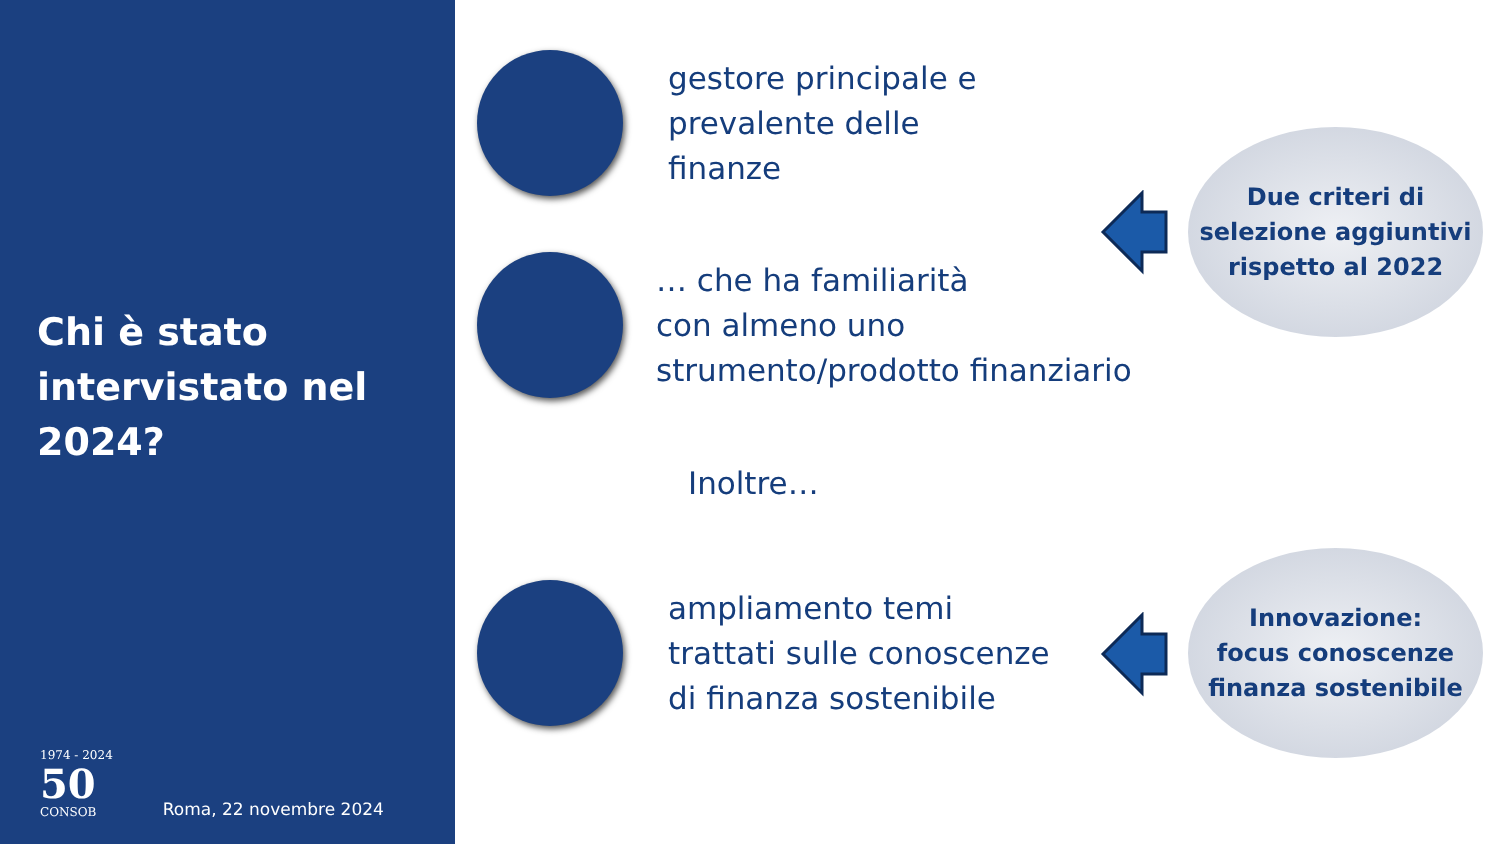Chi è stato intervistato nel 2024?
1974 - 2024
50
CONSOB
Roma, 22 novembre 2024
gestore principale e
prevalente delle
finanze
… che ha familiarità
con almeno uno
strumento/prodotto finanziario
Inoltre…
ampliamento temi
trattati sulle conoscenze
di finanza sostenibile
Due criteri di
selezione aggiuntivi
rispetto al 2022
Innovazione:
focus conoscenze
finanza sostenibile